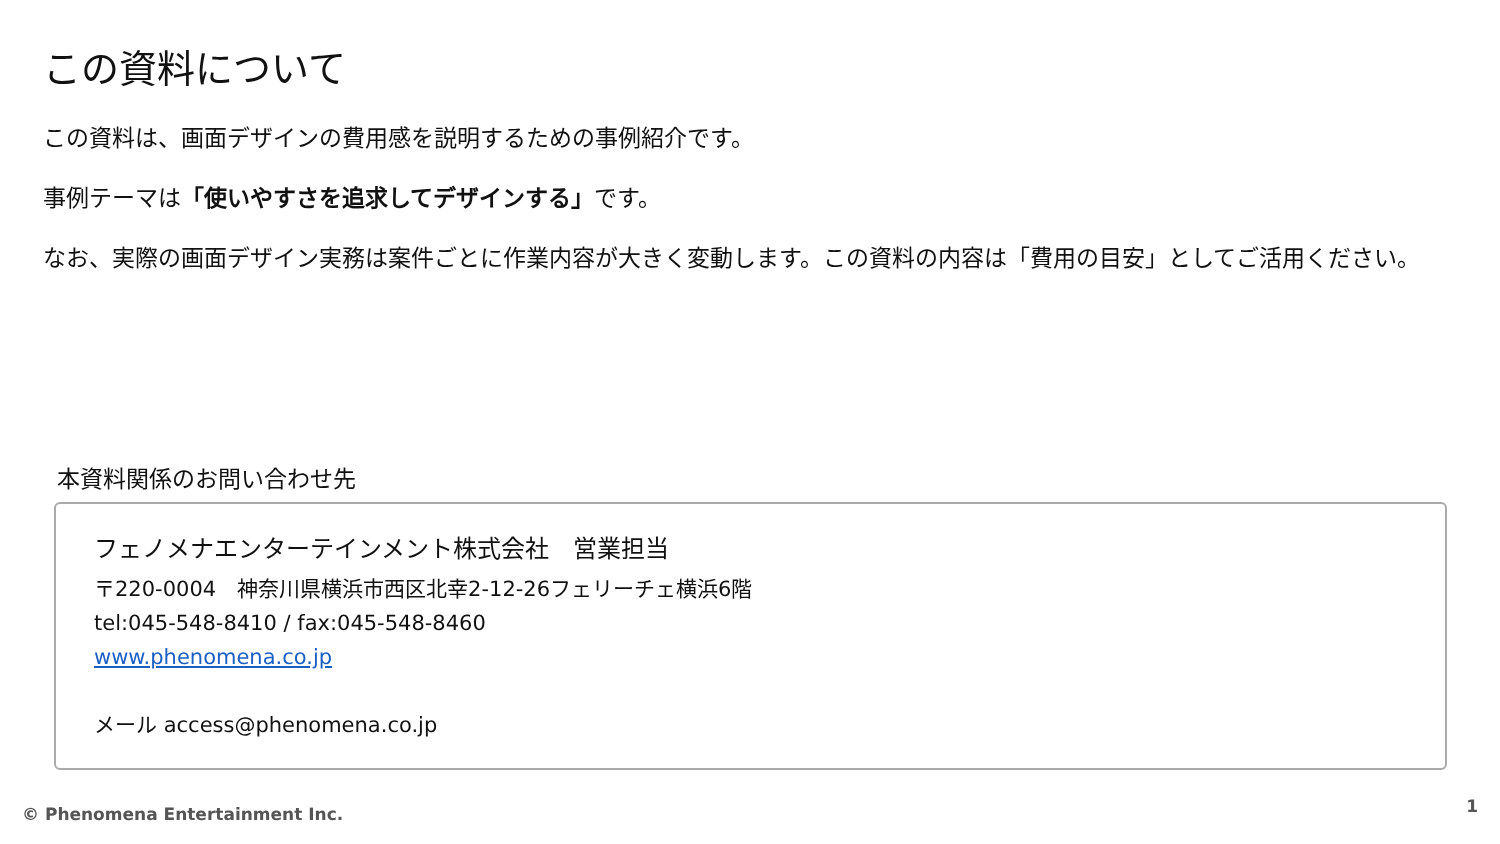この資料について
この資料は、画面デザインの費用感を説明するための事例紹介です。
事例テーマは「使いやすさを追求してデザインする」です。
なお、実際の画面デザイン実務は案件ごとに作業内容が大きく変動します。この資料の内容は「費用の目安」としてご活用ください。
本資料関係のお問い合わせ先
フェノメナエンターテインメント株式会社　営業担当
〒220-0004　神奈川県横浜市西区北幸2-12-26フェリーチェ横浜6階
tel:045-548-8410 / fax:045-548-8460
www.phenomena.co.jp
メール access@phenomena.co.jp
© Phenomena Entertainment Inc. 1